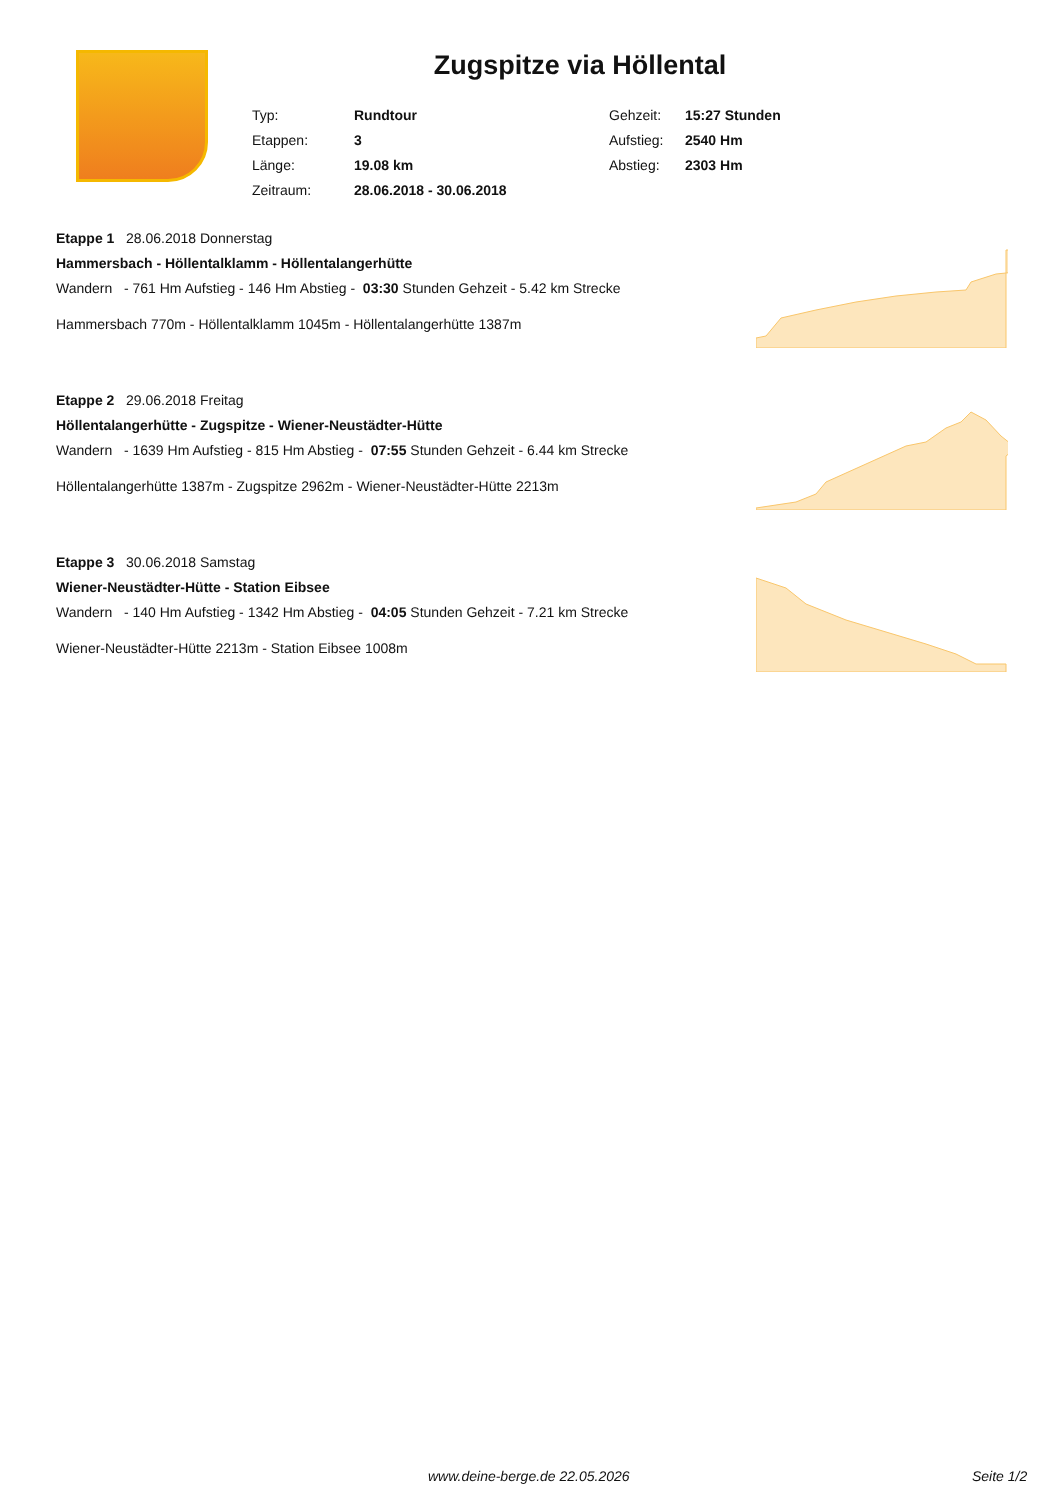Zugspitze via Höllental
| Typ: | Rundtour | Gehzeit: | 15:27 Stunden |
| Etappen: | 3 | Aufstieg: | 2540 Hm |
| Länge: | 19.08 km | Abstieg: | 2303 Hm |
| Zeitraum: | 28.06.2018 - 30.06.2018 | | |
Etappe 1 28.06.2018 Donnerstag
Hammersbach - Höllentalklamm - Höllentalangerhütte
Wandern - 761 Hm Aufstieg - 146 Hm Abstieg - 03:30 Stunden Gehzeit - 5.42 km Strecke
Hammersbach 770m - Höllentalklamm 1045m - Höllentalangerhütte 1387m
Etappe 2 29.06.2018 Freitag
Höllentalangerhütte - Zugspitze - Wiener-Neustädter-Hütte
Wandern - 1639 Hm Aufstieg - 815 Hm Abstieg - 07:55 Stunden Gehzeit - 6.44 km Strecke
Höllentalangerhütte 1387m - Zugspitze 2962m - Wiener-Neustädter-Hütte 2213m
Etappe 3 30.06.2018 Samstag
Wiener-Neustädter-Hütte - Station Eibsee
Wandern - 140 Hm Aufstieg - 1342 Hm Abstieg - 04:05 Stunden Gehzeit - 7.21 km Strecke
Wiener-Neustädter-Hütte 2213m - Station Eibsee 1008m
www.deine-berge.de 22.05.2026 Seite 1/2